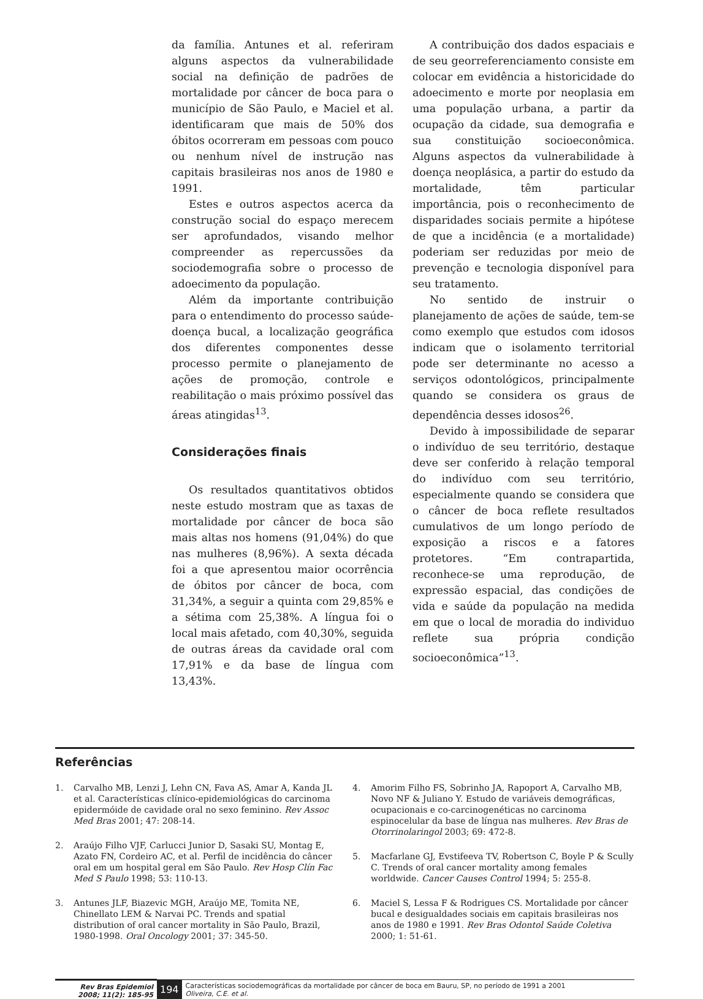da família. Antunes et al. referiram alguns aspectos da vulnerabilidade social na definição de padrões de mortalidade por câncer de boca para o município de São Paulo, e Maciel et al. identificaram que mais de 50% dos óbitos ocorreram em pessoas com pouco ou nenhum nível de instrução nas capitais brasileiras nos anos de 1980 e 1991.
Estes e outros aspectos acerca da construção social do espaço merecem ser aprofundados, visando melhor compreender as repercussões da sociodemografia sobre o processo de adoecimento da população.
Além da importante contribuição para o entendimento do processo saúde-doença bucal, a localização geográfica dos diferentes componentes desse processo permite o planejamento de ações de promoção, controle e reabilitação o mais próximo possível das áreas atingidas<sup>13</sup>.
Considerações finais
Os resultados quantitativos obtidos neste estudo mostram que as taxas de mortalidade por câncer de boca são mais altas nos homens (91,04%) do que nas mulheres (8,96%). A sexta década foi a que apresentou maior ocorrência de óbitos por câncer de boca, com 31,34%, a seguir a quinta com 29,85% e a sétima com 25,38%. A língua foi o local mais afetado, com 40,30%, seguida de outras áreas da cavidade oral com 17,91% e da base de língua com 13,43%.
A contribuição dos dados espaciais e de seu georreferenciamento consiste em colocar em evidência a historicidade do adoecimento e morte por neoplasia em uma população urbana, a partir da ocupação da cidade, sua demografia e sua constituição socioeconômica. Alguns aspectos da vulnerabilidade à doença neoplásica, a partir do estudo da mortalidade, têm particular importância, pois o reconhecimento de disparidades sociais permite a hipótese de que a incidência (e a mortalidade) poderiam ser reduzidas por meio de prevenção e tecnologia disponível para seu tratamento.
No sentido de instruir o planejamento de ações de saúde, tem-se como exemplo que estudos com idosos indicam que o isolamento territorial pode ser determinante no acesso a serviços odontológicos, principalmente quando se considera os graus de dependência desses idosos<sup>26</sup>.
Devido à impossibilidade de separar o indivíduo de seu território, destaque deve ser conferido à relação temporal do indivíduo com seu território, especialmente quando se considera que o câncer de boca reflete resultados cumulativos de um longo período de exposição a riscos e a fatores protetores. “Em contrapartida, reconhece-se uma reprodução, de expressão espacial, das condições de vida e saúde da população na medida em que o local de moradia do individuo reflete sua própria condição socioeconômica”<sup>13</sup>.
Referências
1. Carvalho MB, Lenzi J, Lehn CN, Fava AS, Amar A, Kanda JL et al. Características clínico-epidemiológicas do carcinoma epidermóide de cavidade oral no sexo feminino. Rev Assoc Med Bras 2001; 47: 208-14.
2. Araújo Filho VJF, Carlucci Junior D, Sasaki SU, Montag E, Azato FN, Cordeiro AC, et al. Perfil de incidência do câncer oral em um hospital geral em São Paulo. Rev Hosp Clín Fac Med S Paulo 1998; 53: 110-13.
3. Antunes JLF, Biazevic MGH, Araújo ME, Tomita NE, Chinellato LEM & Narvai PC. Trends and spatial distribution of oral cancer mortality in São Paulo, Brazil, 1980-1998. Oral Oncology 2001; 37: 345-50.
4. Amorim Filho FS, Sobrinho JA, Rapoport A, Carvalho MB, Novo NF & Juliano Y. Estudo de variáveis demográficas, ocupacionais e co-carcinogenéticas no carcinoma espinocelular da base de língua nas mulheres. Rev Bras de Otorrinolaringol 2003; 69: 472-8.
5. Macfarlane GJ, Evstifeeva TV, Robertson C, Boyle P & Scully C. Trends of oral cancer mortality among females worldwide. Cancer Causes Control 1994; 5: 255-8.
6. Maciel S, Lessa F & Rodrigues CS. Mortalidade por câncer bucal e desigualdades sociais em capitais brasileiras nos anos de 1980 e 1991. Rev Bras Odontol Saúde Coletiva 2000; 1: 51-61.
Rev Bras Epidemiol
2008; 11(2): 185-95
194
Características sociodemográficas da mortalidade por câncer de boca em Bauru, SP, no período de 1991 a 2001
Oliveira, C.E. et al.